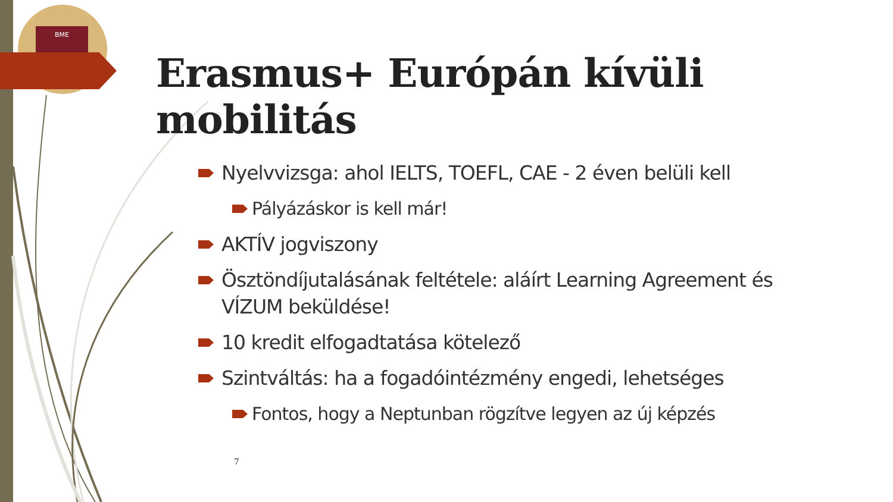BME
Erasmus+ Európán kívüli mobilitás
Nyelvvizsga: ahol IELTS, TOEFL, CAE - 2 éven belüli kell
Pályázáskor is kell már!
AKTÍV jogviszony
Ösztöndíjutalásának feltétele: aláírt Learning Agreement és VÍZUM beküldése!
10 kredit elfogadtatása kötelező
Szintváltás: ha a fogadóintézmény engedi, lehetséges
Fontos, hogy a Neptunban rögzítve legyen az új képzés
7